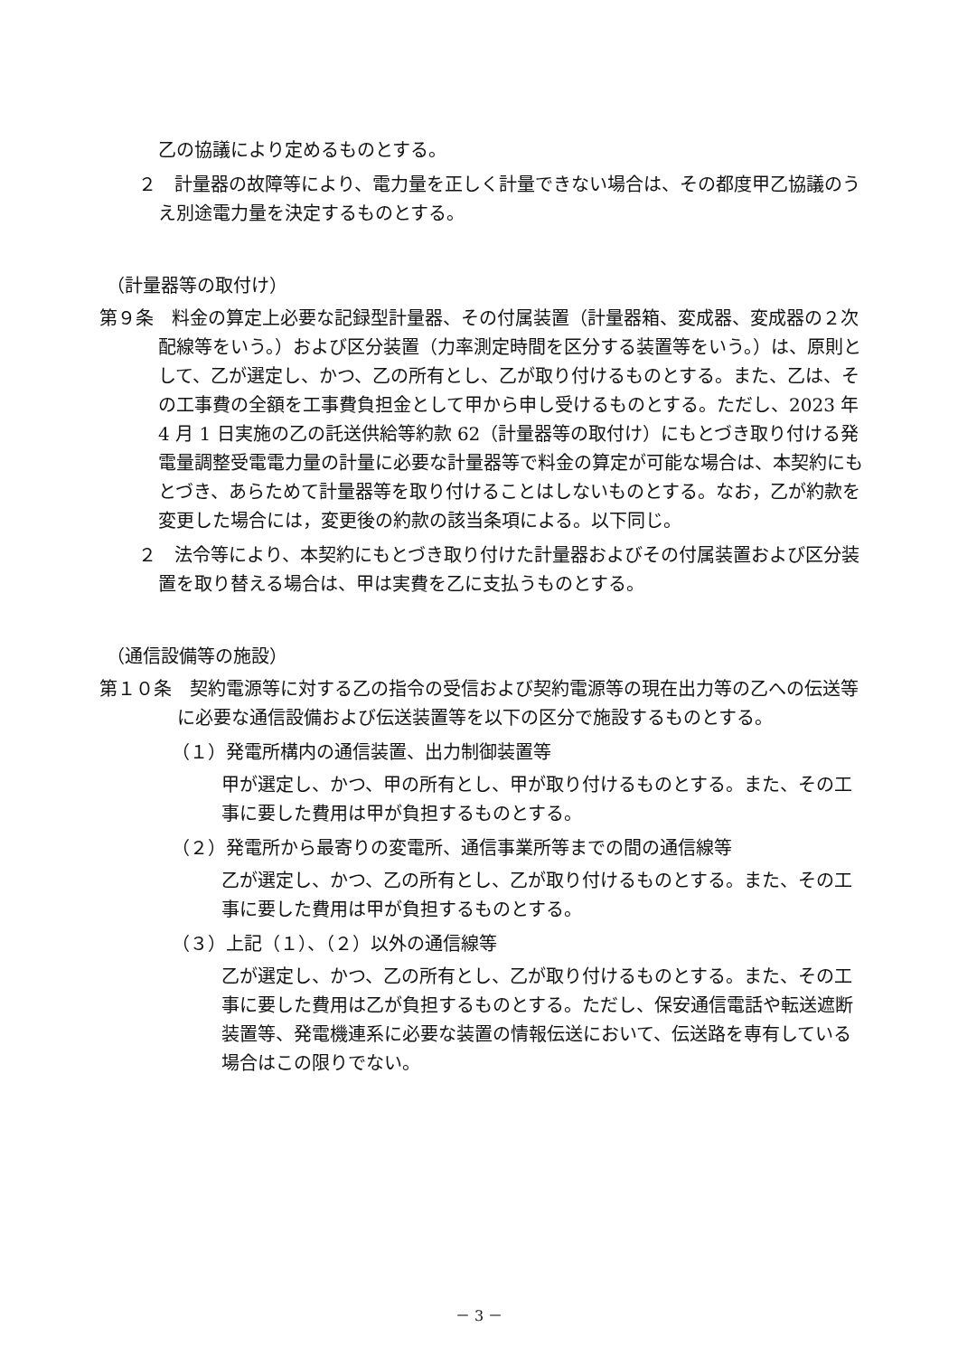乙の協議により定めるものとする。
２　計量器の故障等により、電力量を正しく計量できない場合は、その都度甲乙協議のうえ別途電力量を決定するものとする。
（計量器等の取付け）
第９条　料金の算定上必要な記録型計量器、その付属装置（計量器箱、変成器、変成器の２次配線等をいう。）および区分装置（力率測定時間を区分する装置等をいう。）は、原則として、乙が選定し、かつ、乙の所有とし、乙が取り付けるものとする。また、乙は、その工事費の全額を工事費負担金として甲から申し受けるものとする。ただし、2023 年 4 月 1 日実施の乙の託送供給等約款 62（計量器等の取付け）にもとづき取り付ける発電量調整受電電力量の計量に必要な計量器等で料金の算定が可能な場合は、本契約にもとづき、あらためて計量器等を取り付けることはしないものとする。なお，乙が約款を変更した場合には，変更後の約款の該当条項による。以下同じ。
２　法令等により、本契約にもとづき取り付けた計量器およびその付属装置および区分装置を取り替える場合は、甲は実費を乙に支払うものとする。
（通信設備等の施設）
第１０条　契約電源等に対する乙の指令の受信および契約電源等の現在出力等の乙への伝送等に必要な通信設備および伝送装置等を以下の区分で施設するものとする。
（１）発電所構内の通信装置、出力制御装置等
甲が選定し、かつ、甲の所有とし、甲が取り付けるものとする。また、その工事に要した費用は甲が負担するものとする。
（２）発電所から最寄りの変電所、通信事業所等までの間の通信線等
乙が選定し、かつ、乙の所有とし、乙が取り付けるものとする。また、その工事に要した費用は甲が負担するものとする。
（３）上記（１）、（２）以外の通信線等
乙が選定し、かつ、乙の所有とし、乙が取り付けるものとする。また、その工事に要した費用は乙が負担するものとする。ただし、保安通信電話や転送遮断装置等、発電機連系に必要な装置の情報伝送において、伝送路を専有している場合はこの限りでない。
－ 3 －